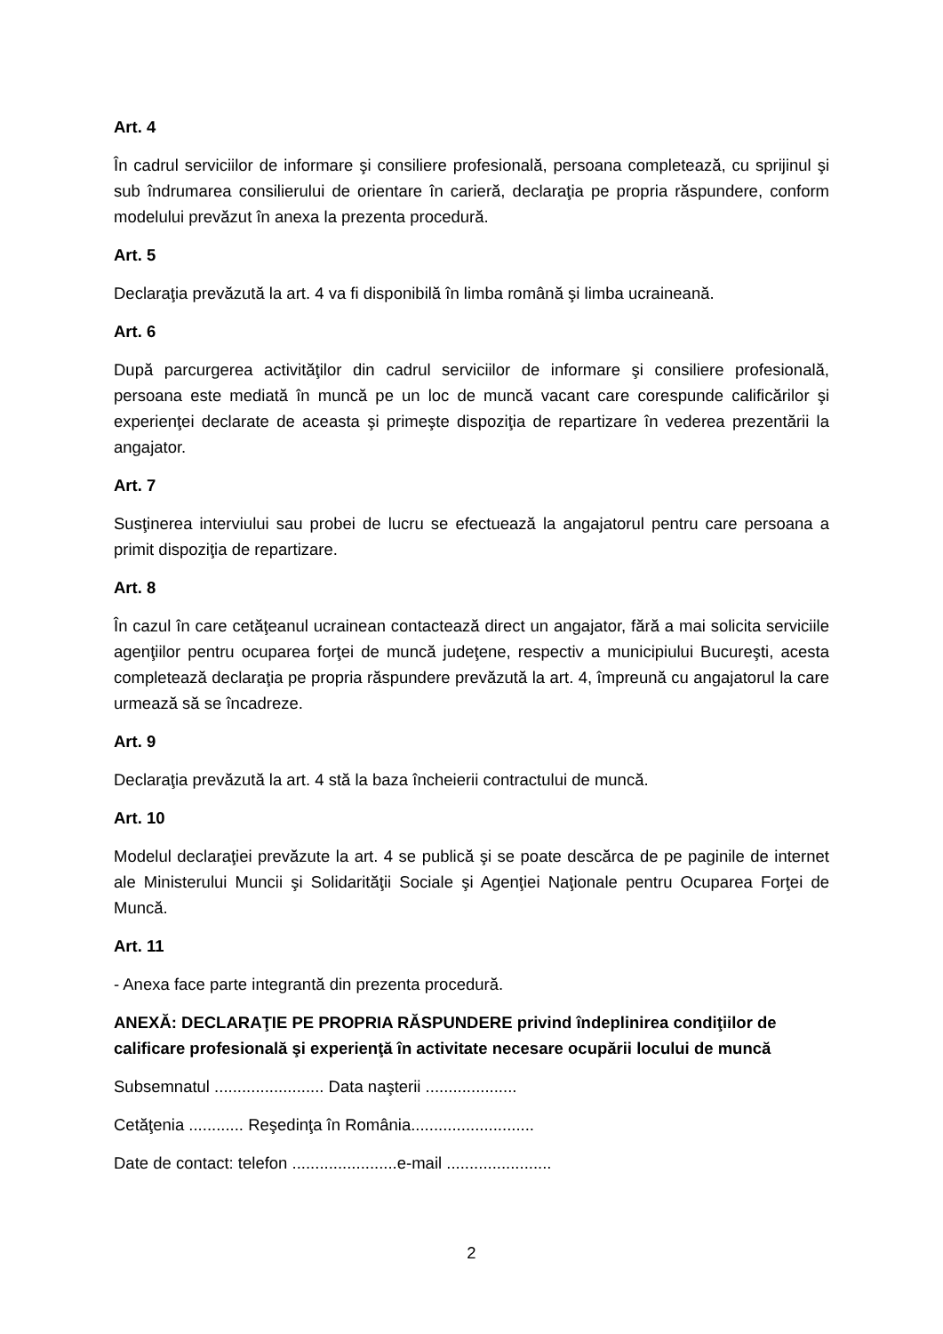Art. 4
În cadrul serviciilor de informare şi consiliere profesională, persoana completează, cu sprijinul şi sub îndrumarea consilierului de orientare în carieră, declaraţia pe propria răspundere, conform modelului prevăzut în anexa la prezenta procedură.
Art. 5
Declaraţia prevăzută la art. 4 va fi disponibilă în limba română şi limba ucraineană.
Art. 6
După parcurgerea activităţilor din cadrul serviciilor de informare şi consiliere profesională, persoana este mediată în muncă pe un loc de muncă vacant care corespunde calificărilor şi experienţei declarate de aceasta şi primeşte dispoziţia de repartizare în vederea prezentării la angajator.
Art. 7
Susţinerea interviului sau probei de lucru se efectuează la angajatorul pentru care persoana a primit dispoziţia de repartizare.
Art. 8
În cazul în care cetăţeanul ucrainean contactează direct un angajator, fără a mai solicita serviciile agenţiilor pentru ocuparea forţei de muncă judeţene, respectiv a municipiului Bucureşti, acesta completează declaraţia pe propria răspundere prevăzută la art. 4, împreună cu angajatorul la care urmează să se încadreze.
Art. 9
Declaraţia prevăzută la art. 4 stă la baza încheierii contractului de muncă.
Art. 10
Modelul declaraţiei prevăzute la art. 4 se publică şi se poate descărca de pe paginile de internet ale Ministerului Muncii şi Solidarităţii Sociale şi Agenţiei Naţionale pentru Ocuparea Forţei de Muncă.
Art. 11
- Anexa face parte integrantă din prezenta procedură.
ANEXĂ: DECLARAŢIE PE PROPRIA RĂSPUNDERE privind îndeplinirea condiţiilor de calificare profesională şi experienţă în activitate necesare ocupării locului de muncă
Subsemnatul ........................ Data naşterii ....................
Cetăţenia ............ Reşedinţa în România...........................
Date de contact: telefon .......................e-mail .......................
2